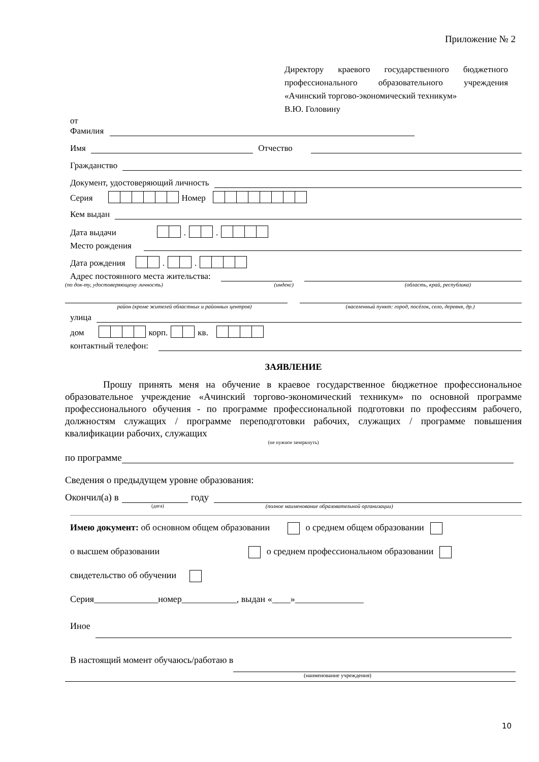Приложение № 2
Директору краевого государственного бюджетного профессионального образовательного учреждения «Ачинский торгово-экономический техникум»
В.Ю. Головину
от
Фамилия
Имя Отчество
Гражданство
Документ, удостоверяющий личность
Серия Номер
Кем выдан
Дата выдачи . .
Место рождения
Дата рождения . .
Адрес постоянного места жительства:
(по док-ту, удостоверяющему личность) (индекс) (область, край, республика)
район (кроме жителей областных и районных центров) (населенный пункт: город, посёлок, село, деревня, др.)
улица
дом корп. кв.
контактный телефон:
ЗАЯВЛЕНИЕ
Прошу принять меня на обучение в краевое государственное бюджетное профессиональное образовательное учреждение «Ачинский торгово-экономический техникум» по основной программе профессионального обучения - по программе профессиональной подготовки по профессиям рабочего, должностям служащих / программе переподготовки рабочих, служащих / программе повышения квалификации рабочих, служащих
(не нужное зачеркнуть)
по программе
Сведения о предыдущем уровне образования:
Окончил(а) в году
(дата) (полное наименование образовательной организации)
Имею документ: об основном общем образовании о среднем общем образовании
о высшем образовании о среднем профессиональном образовании
свидетельство об обучении
Серия______________номер____________, выдан «____»_______________
Иное
В настоящий момент обучаюсь/работаю в
(наименование учреждения)
10